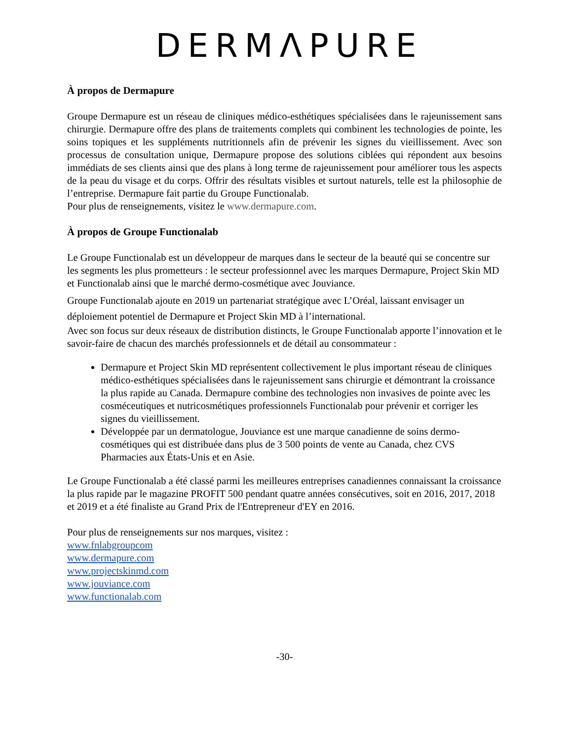DERMΛPURE
À propos de Dermapure
Groupe Dermapure est un réseau de cliniques médico-esthétiques spécialisées dans le rajeunissement sans chirurgie. Dermapure offre des plans de traitements complets qui combinent les technologies de pointe, les soins topiques et les suppléments nutritionnels afin de prévenir les signes du vieillissement. Avec son processus de consultation unique, Dermapure propose des solutions ciblées qui répondent aux besoins immédiats de ses clients ainsi que des plans à long terme de rajeunissement pour améliorer tous les aspects de la peau du visage et du corps. Offrir des résultats visibles et surtout naturels, telle est la philosophie de l’entreprise. Dermapure fait partie du Groupe Functionalab.
Pour plus de renseignements, visitez le www.dermapure.com.
À propos de Groupe Functionalab
Le Groupe Functionalab est un développeur de marques dans le secteur de la beauté qui se concentre sur les segments les plus prometteurs : le secteur professionnel avec les marques Dermapure, Project Skin MD et Functionalab ainsi que le marché dermo-cosmétique avec Jouviance.
Groupe Functionalab ajoute en 2019 un partenariat stratégique avec L’Oréal, laissant envisager un déploiement potentiel de Dermapure et Project Skin MD à l’international.
Avec son focus sur deux réseaux de distribution distincts, le Groupe Functionalab apporte l’innovation et le savoir-faire de chacun des marchés professionnels et de détail au consommateur :
Dermapure et Project Skin MD représentent collectivement le plus important réseau de cliniques médico-esthétiques spécialisées dans le rajeunissement sans chirurgie et démontrant la croissance la plus rapide au Canada. Dermapure combine des technologies non invasives de pointe avec les cosméceutiques et nutricosmétiques professionnels Functionalab pour prévenir et corriger les signes du vieillissement.
Développée par un dermatologue, Jouviance est une marque canadienne de soins dermo-cosmétiques qui est distribuée dans plus de 3 500 points de vente au Canada, chez CVS Pharmacies aux États-Unis et en Asie.
Le Groupe Functionalab a été classé parmi les meilleures entreprises canadiennes connaissant la croissance la plus rapide par le magazine PROFIT 500 pendant quatre années consécutives, soit en 2016, 2017, 2018 et 2019 et a été finaliste au Grand Prix de l'Entrepreneur d'EY en 2016.
Pour plus de renseignements sur nos marques, visitez :
www.fnlabgroupcom
www.dermapure.com
www.projectskinmd.com
www.jouviance.com
www.functionalab.com
-30-